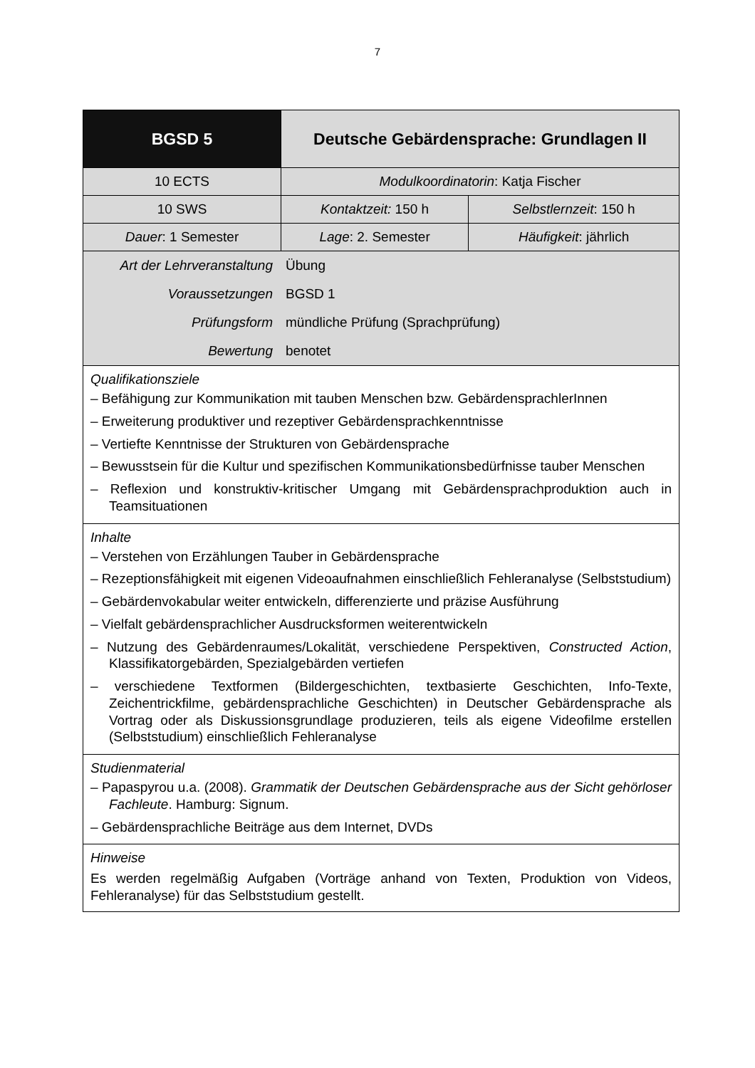7
| BGSD 5 | Deutsche Gebärdensprache: Grundlagen II | |
| 10 ECTS | Modulkoordinatorin : Katja Fischer | |
| 10 SWS | Kontaktzeit: 150 h | Selbstlernzeit : 150 h |
| Dauer : 1 Semester | Lage : 2. Semester | Häufigkeit : jährlich |
| / Art der Lehrveranstaltung / Übung / / Voraussetzungen / BGSD 1 / / Prüfungsform / mündliche Prüfung (Sprachprüfung) / / Bewertung / benotet / | | |
| Qualifikationsziele – Befähigung zur Kommunikation mit tauben Menschen bzw. Gebärden­sprachlerInnen – Erweiterung produktiver und rezeptiver Gebärdensprachkenntnisse – Vertiefte Kenntnisse der Strukturen von Gebärdensprache – Bewusstsein für die Kultur und spezifischen Kommunikationsbedürfnisse tauber Menschen – Reflexion und konstruktiv-kritischer Umgang mit Gebärdensprachproduktion auch in Teamsituationen | | |
| Inhalte – Verstehen von Erzählungen Tauber in Gebärdensprache – Rezeptionsfähigkeit mit eigenen Videoaufnahmen einschließlich Fehleranalyse (Selbststudium) – Gebärdenvokabular weiter entwickeln, differenzierte und präzise Ausführung – Vielfalt gebärdensprachlicher Ausdrucksformen weiterentwickeln – Nutzung des Gebärdenraumes/Lokalität, verschiedene Perspektiven, Constructed Action , Klassifikatorgebärden, Spezialgebärden vertiefen – verschiedene Textformen (Bildergeschichten, textbasierte Geschichten, Info-Texte, Zeichentrickfilme, gebärdensprachliche Geschichten) in Deutscher Gebärdensprache als Vortrag oder als Diskussionsgrundlage produzieren, teils als eigene Videofilme erstellen (Selbststudium) einschließlich Fehleranalyse | | |
| Studienmaterial – Papaspyrou u.a. (2008). Grammatik der Deutschen Gebärdensprache aus der Sicht gehörloser Fachleute . Hamburg: Signum. – Gebärdensprachliche Beiträge aus dem Internet, DVDs | | |
| Hinweise Es werden regelmäßig Aufgaben (Vorträge anhand von Texten, Produktion von Videos, Fehleranalyse) für das Selbststudium gestellt. | | |